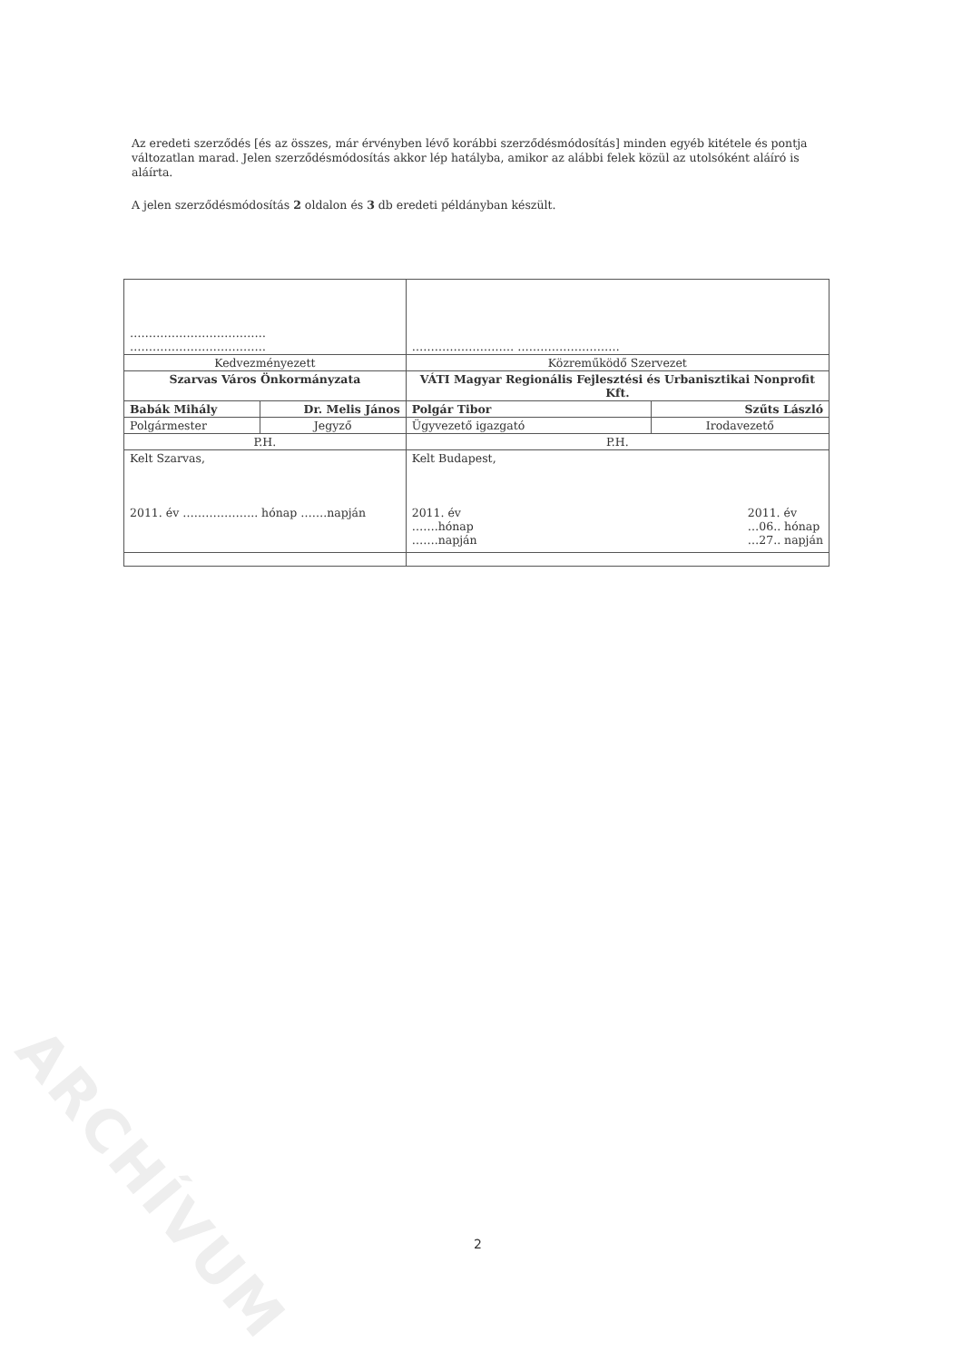Az eredeti szerződés [és az összes, már érvényben lévő korábbi szerződésmódosítás] minden egyéb kitétele és pontja változatlan marad. Jelen szerződésmódosítás akkor lép hatályba, amikor az alábbi felek közül az utolsóként aláíró is aláírta.
A jelen szerződésmódosítás 2 oldalon és 3 db eredeti példányban készült.
| ……………………………… ……………………………… | | ……………………… ……………………… | |
| Kedvezményezett | | Közreműködő Szervezet | |
| Szarvas Város Önkormányzata | | VÁTI Magyar Regionális Fejlesztési és Urbanisztikai Nonprofit Kft. | |
| Babák Mihály | Dr. Melis János | Polgár Tibor | Szűts László |
| Polgármester | Jegyző | Ügyvezető igazgató | Irodavezető |
| P.H. | | P.H. | |
| Kelt Szarvas, 2011. év ……………….. hónap …….napján | | Kelt Budapest, 2011. év …06.. hónap …27.. napján 2011. év …….hónap …….napján | |
ARCHÍVUM
2